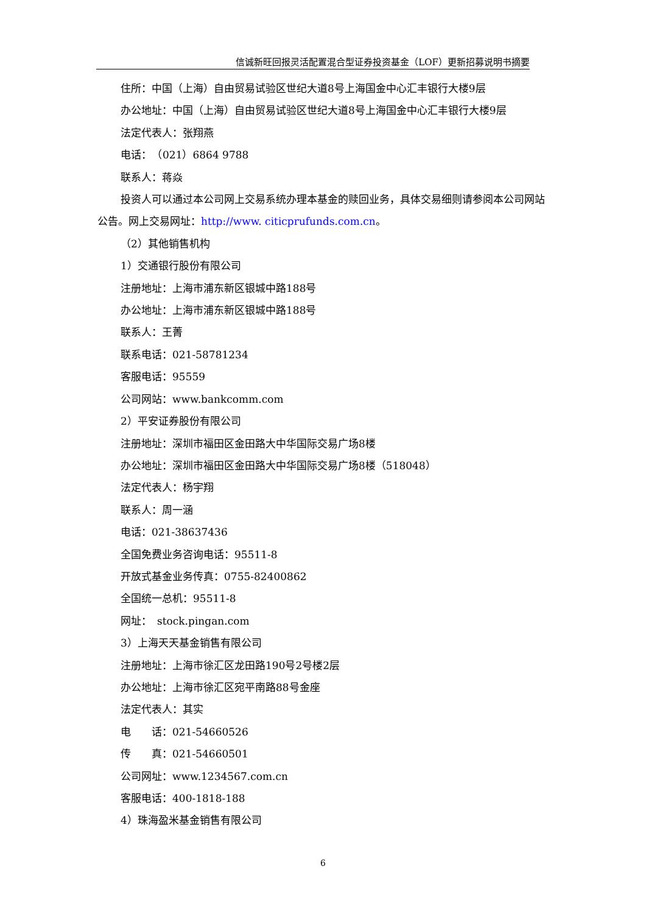信诚新旺回报灵活配置混合型证券投资基金（LOF）更新招募说明书摘要
住所：中国（上海）自由贸易试验区世纪大道8号上海国金中心汇丰银行大楼9层
办公地址：中国（上海）自由贸易试验区世纪大道8号上海国金中心汇丰银行大楼9层
法定代表人：张翔燕
电话：　（021）6864 9788
联系人：蒋焱
投资人可以通过本公司网上交易系统办理本基金的赎回业务，具体交易细则请参阅本公司网站公告。网上交易网址：http://www. citicprufunds.com.cn。
（2）其他销售机构
1）交通银行股份有限公司
注册地址：上海市浦东新区银城中路188号
办公地址：上海市浦东新区银城中路188号
联系人：王菁
联系电话：021-58781234
客服电话：95559
公司网站：www.bankcomm.com
2）平安证券股份有限公司
注册地址：深圳市福田区金田路大中华国际交易广场8楼
办公地址：深圳市福田区金田路大中华国际交易广场8楼（518048）
法定代表人：杨宇翔
联系人：周一涵
电话：021-38637436
全国免费业务咨询电话：95511-8
开放式基金业务传真：0755-82400862
全国统一总机：95511-8
网址：　stock.pingan.com
3）上海天天基金销售有限公司
注册地址：上海市徐汇区龙田路190号2号楼2层
办公地址：上海市徐汇区宛平南路88号金座
法定代表人：其实
电　　话：021-54660526
传　　真：021-54660501
公司网址：www.1234567.com.cn
客服电话：400-1818-188
4）珠海盈米基金销售有限公司
6